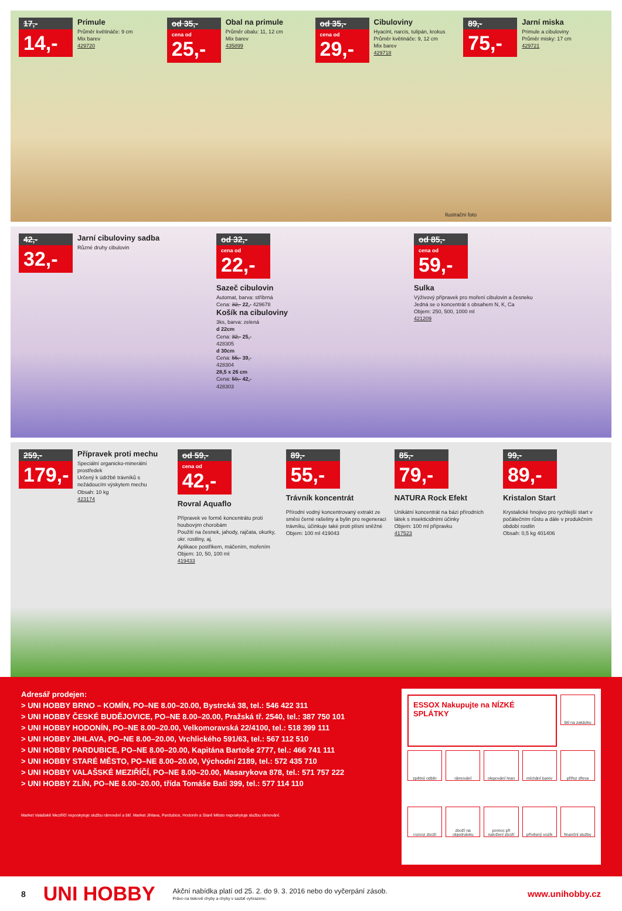17,-
14,-
Primule
Průměr květináče: 9 cm
Mix barev
429720
od 35,-
cena od
25,-
Obal na primule
Průměr obalu: 11, 12 cm
Mix barev
435899
od 35,-
cena od
29,-
Cibuloviny
Hyacint, narcis, tulipán, krokus
Průměr květináče: 9, 12 cm
Mix barev
429718
89,-
75,-
Jarní miska
Primule a cibuloviny
Průměr misky: 17 cm
429721
Ilustrační foto
42,-
32,-
Jarní cibuloviny sadba
Různé druhy cibulovin
od 32,-
cena od
22,-
Sazeč cibulovin
Automat, barva: stříbrná
Cena: 32,- 22,- 429678
Košík na cibuloviny
3ks, barva: zelená
d 22cm
Cena: 32,- 25,-
428305
d 30cm
Cena: 55,- 39,-
428304
28,5 x 26 cm
Cena: 59,- 42,-
428303
od 85,-
cena od
59,-
Sulka
Výživový přípravek pro moření cibulovin a česneku
Jedná se o koncentrát s obsahem N, K, Ca
Objem: 250, 500, 1000 ml
421209
259,-
179,-
Přípravek proti mechu
Speciální organicko-minerální prostředek
Určený k údržbě trávníků s nežádoucím výskytem mechu
Obsah: 10 kg
423174
od 59,-
cena od
42,-
Rovral Aquaflo
Přípravek ve formě koncentrátu proti houbovým chorobám
Použití na česnek, jahody, rajčata, okurky, okr. rostliny, aj.
Aplikace postřikem, máčením, mořením
Objem: 10, 50, 100 ml
419433
89,-
55,-
Trávník koncentrát
Přírodní vodný koncentrovaný extrakt ze směsi černé rašeliny a bylin pro regeneraci trávníku, účinkuje také proti plísni sněžné
Objem: 100 ml 419043
85,-
79,-
NATURA Rock Efekt
Unikátní koncentrát na bázi přírodních látek s insekticidními účinky
Objem: 100 ml přípravku
417523
99,-
89,-
Kristalon Start
Krystalické hnojivo pro rychlejší start v počátečním růstu a dále v produkčním období rostlin
Obsah: 0,5 kg 401406
Adresář prodejen:
> UNI HOBBY BRNO – KOMÍN, PO–NE 8.00–20.00, Bystrcká 38, tel.: 546 422 311
> UNI HOBBY ČESKÉ BUDĚJOVICE, PO–NE 8.00–20.00, Pražská tř. 2540, tel.: 387 750 101
> UNI HOBBY HODONÍN, PO–NE 8.00–20.00, Velkomoravská 22/4100, tel.: 518 399 111
> UNI HOBBY JIHLAVA, PO–NE 8.00–20.00, Vrchlického 591/63, tel.: 567 112 510
> UNI HOBBY PARDUBICE, PO–NE 8.00–20.00, Kapitána Bartoše 2777, tel.: 466 741 111
> UNI HOBBY STARÉ MĚSTO, PO–NE 8.00–20.00, Východní 2189, tel.: 572 435 710
> UNI HOBBY VALAŠSKÉ MEZIŘÍČÍ, PO–NE 8.00–20.00, Masarykova 878, tel.: 571 757 222
> UNI HOBBY ZLÍN, PO–NE 8.00–20.00, třída Tomáše Bati 399, tel.: 577 114 110
Market Valašské Meziříčí neposkytuje službu rámování a šití. Market Jihlava, Pardubice, Hodonín a Staré Město neposkytuje službu rámování.
ESSOX Nakupujte na NÍZKÉ SPLÁTKY
šití na zakázku
zpětný odběr
rámování
olepování hran
míchání barev
přířez dřeva
rozvoz zboží
zboží na objednávku
pomoc při naložení zboží
přívěsný vozík
finanční služby
8 UNI HOBBY
Akční nabídka platí od 25. 2. do 9. 3. 2016 nebo do vyčerpání zásob.
Právo na tiskové chyby a chyby v sazbě vyhrazeno.
www.unihobby.cz